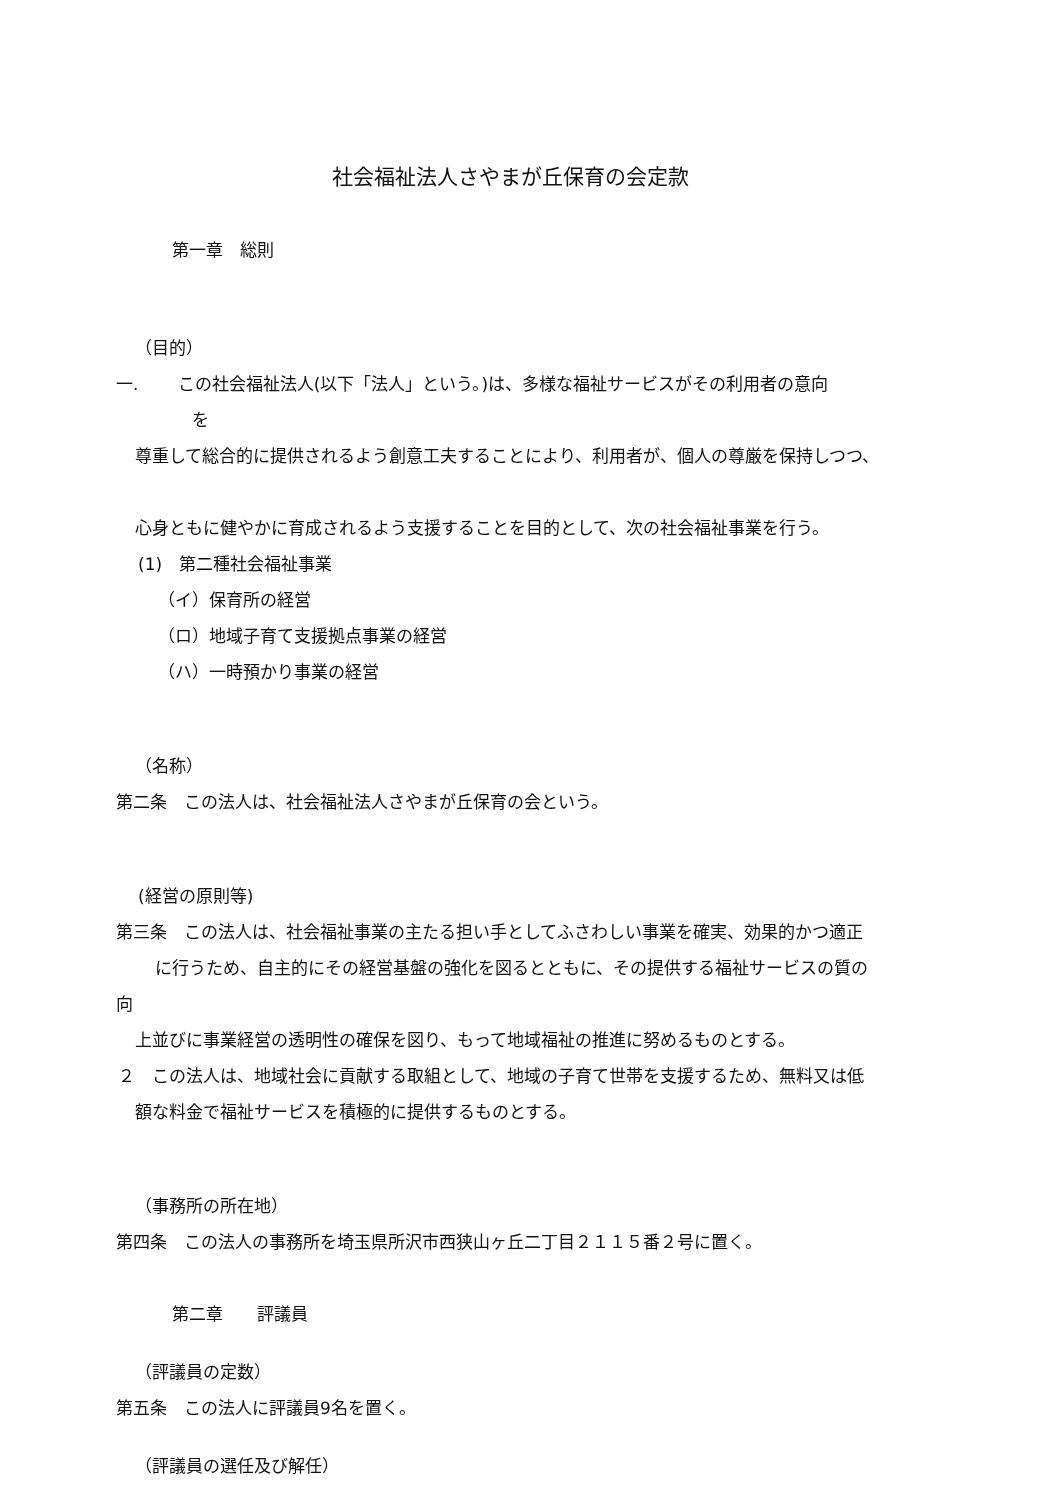社会福祉法人さやまが丘保育の会定款
第一章　総則
（目的）
一.　　 この社会福祉法人(以下「法人」という。)は、多様な福祉サービスがその利用者の意向
を
尊重して総合的に提供されるよう創意工夫することにより、利用者が、個人の尊厳を保持しつつ、
心身ともに健やかに育成されるよう支援することを目的として、次の社会福祉事業を行う。
(1)　第二種社会福祉事業
（イ）保育所の経営
（ロ）地域子育て支援拠点事業の経営
（ハ）一時預かり事業の経営
（名称）
第二条　この法人は、社会福祉法人さやまが丘保育の会という。
(経営の原則等)
第三条　この法人は、社会福祉事業の主たる担い手としてふさわしい事業を確実、効果的かつ適正
に行うため、自主的にその経営基盤の強化を図るとともに、その提供する福祉サービスの質の
向
上並びに事業経営の透明性の確保を図り、もって地域福祉の推進に努めるものとする。
２　この法人は、地域社会に貢献する取組として、地域の子育て世帯を支援するため、無料又は低
額な料金で福祉サービスを積極的に提供するものとする。
（事務所の所在地）
第四条　この法人の事務所を埼玉県所沢市西狭山ヶ丘二丁目２１１５番２号に置く。
第二章　　評議員
（評議員の定数）
第五条　この法人に評議員9名を置く。
（評議員の選任及び解任）